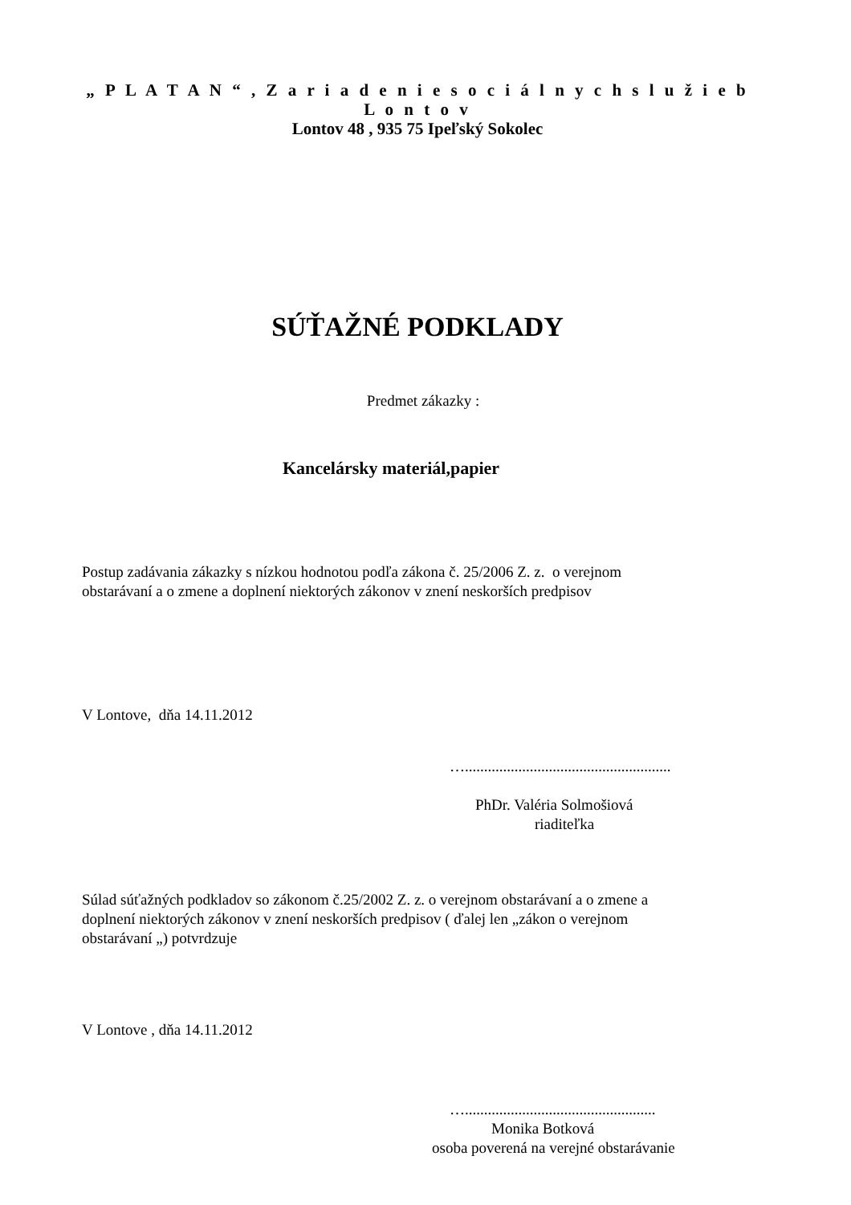„ P L A T A N “ , Z a r i a d e n i e s o c i á l n y c h s l u ž i e b L o n t o v
Lontov 48 , 935 75 Ipeľský Sokolec
SÚŤAŽNÉ PODKLADY
Predmet zákazky :
Kancelársky materiál,papier
Postup zadávania zákazky s nízkou hodnotou podľa zákona č. 25/2006 Z. z. o verejnom
obstarávaní a o zmene a doplnení niektorých zákonov v znení neskorších predpisov
V Lontove, dňa 14.11.2012
…......................................................
PhDr. Valéria Solmošiová
riaditeľka
Súlad súťažných podkladov so zákonom č.25/2002 Z. z. o verejnom obstarávaní a o zmene a
doplnení niektorých zákonov v znení neskorších predpisov ( ďalej len „zákon o verejnom
obstarávaní „) potvrdzuje
V Lontove , dňa 14.11.2012
…..................................................
Monika Botková
osoba poverená na verejné obstarávanie